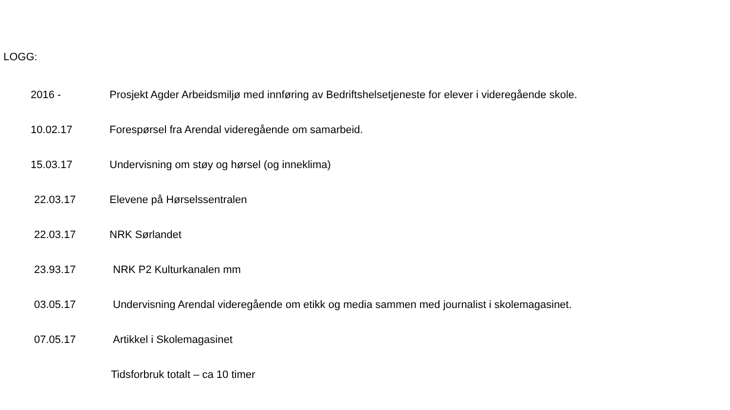LOGG:
2016 - Prosjekt Agder Arbeidsmiljø med innføring av Bedriftshelsetjeneste for elever i videregående skole.
10.02.17 Forespørsel fra Arendal videregående om samarbeid.
15.03.17 Undervisning om støy og hørsel (og inneklima)
22.03.17 Elevene på Hørselssentralen
22.03.17 NRK Sørlandet
23.93.17 NRK P2 Kulturkanalen mm
03.05.17 Undervisning Arendal videregående om etikk og media sammen med journalist i skolemagasinet.
07.05.17 Artikkel i Skolemagasinet
Tidsforbruk totalt – ca 10 timer